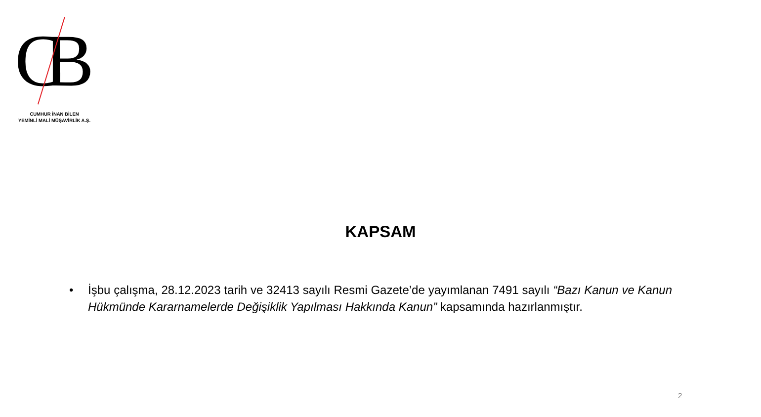CB
CUMHUR İNAN BİLEN
YEMİNLİ MALİ MÜŞAVİRLİK A.Ş.
KAPSAM
• İşbu çalışma, 28.12.2023 tarih ve 32413 sayılı Resmi Gazete’de yayımlanan 7491 sayılı “Bazı Kanun ve Kanun Hükmünde Kararnamelerde Değişiklik Yapılması Hakkında Kanun” kapsamında hazırlanmıştır.
2